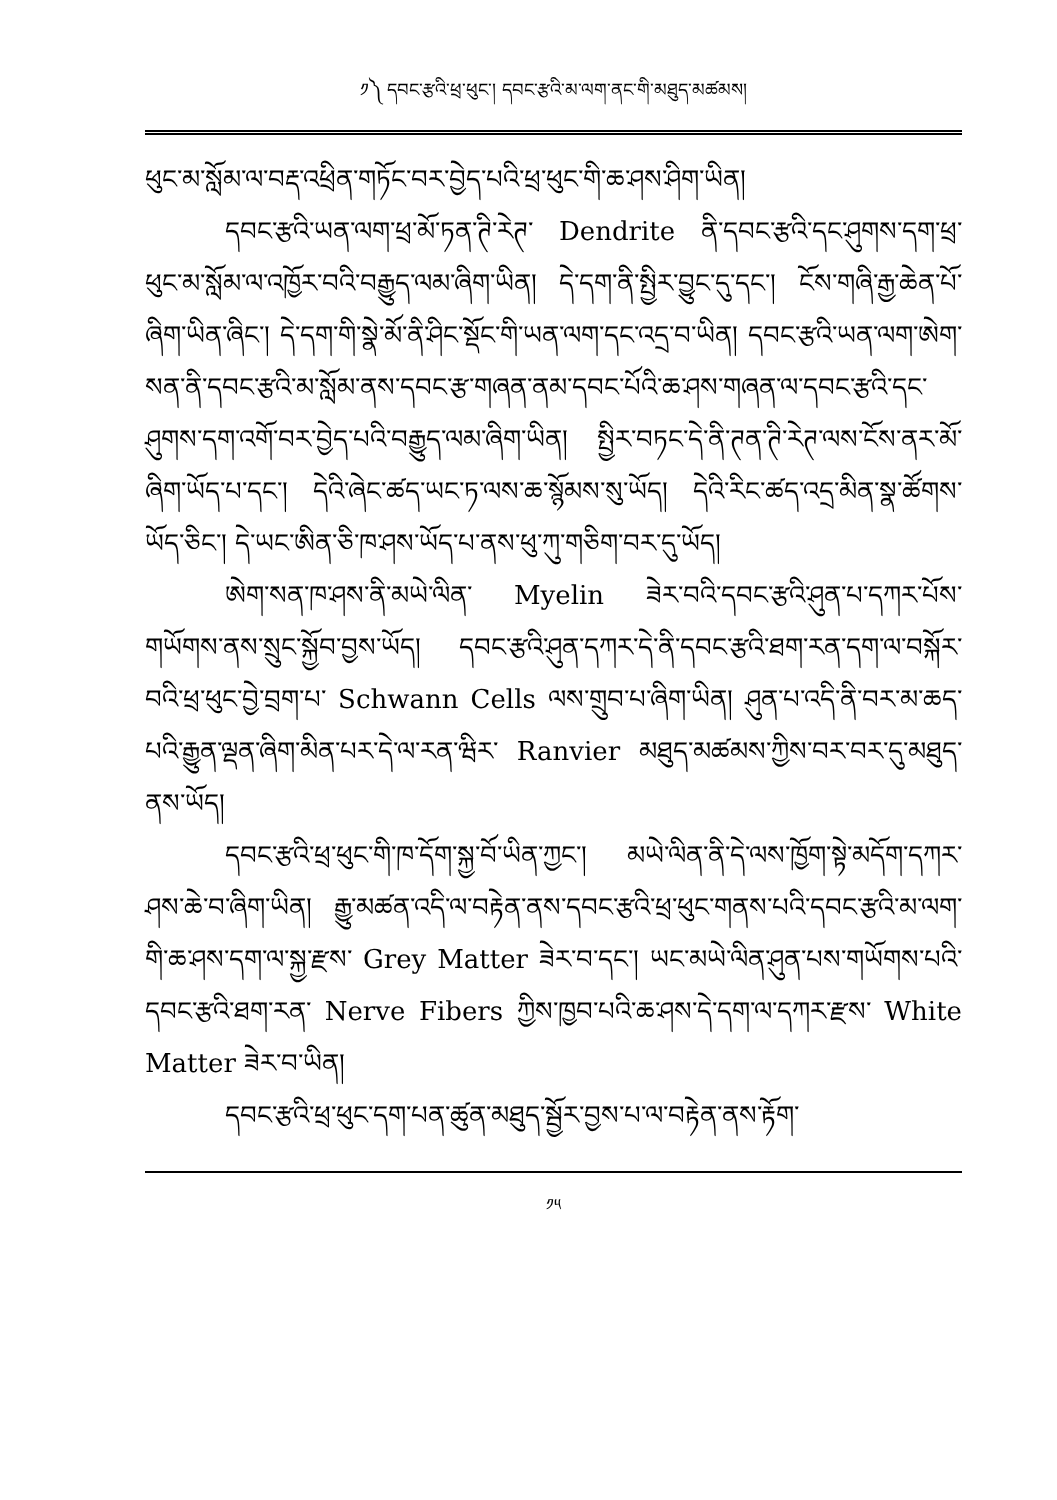༡༽ དབང་རྩའི་ཕྲ་ཕུང་། དབང་རྩའི་མ་ལག་ནང་གི་མཐུད་མཚམས།
ཕུང་མ་སློམ་ལ་བརྡ་འཕྲིན་གཏོང་བར་བྱེད་པའི་ཕྲ་ཕུང་གི་ཆ་ཤས་ཤིག་ཡིན།
དབང་རྩའི་ཡན་ལག་ཕྲ་མོ་ཏན་ཊི་རེཊ་ Dendrite ནི་དབང་རྩའི་དང་ཤུགས་དག་ཕྲ་ཕུང་མ་སློམ་ལ་འཁྱོར་བའི་བརྒྱུད་ལམ་ཞིག་ཡིན། དེ་དག་ནི་སྤྱིར་བྱུང་དུ་དང་། ངོས་གཞི་རྒྱ་ཆེན་པོ་ཞིག་ཡིན་ཞིང་། དེ་དག་གི་སྣེ་མོ་ནི་ཤིང་སྡོང་གི་ཡན་ལག་དང་འདྲ་བ་ཡིན། དབང་རྩའི་ཡན་ལག་ཨེག་སན་ནི་དབང་རྩའི་མ་སློམ་ནས་དབང་རྩ་གཞན་ནམ་དབང་པོའི་ཆ་ཤས་གཞན་ལ་དབང་རྩའི་དང་ཤུགས་དག་འགོ་བར་བྱེད་པའི་བརྒྱུད་ལམ་ཞིག་ཡིན། སྤྱིར་བཏང་དེ་ནི་ཊན་ཊི་རེཊ་ལས་ངོས་ནར་མོ་ཞིག་ཡོད་པ་དང་། དེའི་ཞེང་ཚད་ཡང་ཏ་ལས་ཆ་སྙོམས་སུ་ཡོད། དེའི་རིང་ཚད་འདྲ་མིན་སྣ་ཚོགས་ཡོད་ཅིང་། དེ་ཡང་ཨིན་ཅི་ཁ་ཤས་ཡོད་པ་ནས་ཕུ་ཀུ་གཅིག་བར་དུ་ཡོད།
ཨེག་སན་ཁ་ཤས་ནི་མཡེ་ལིན་ Myelin ཟེར་བའི་དབང་རྩའི་ཤུན་པ་དཀར་པོས་གཡོགས་ནས་སྲུང་སྐྱོབ་བྱས་ཡོད། དབང་རྩའི་ཤུན་དཀར་དེ་ནི་དབང་རྩའི་ཐག་རན་དག་ལ་བསྐོར་བའི་ཕྲ་ཕུང་བྱེ་བྲག་པ་ Schwann Cells ལས་གྲུབ་པ་ཞིག་ཡིན། ཤུན་པ་འདི་ནི་བར་མ་ཆད་པའི་རྒྱུན་ལྡན་ཞིག་མིན་པར་དེ་ལ་རན་ཝིར་ Ranvier མཐུད་མཚམས་ཀྱིས་བར་བར་དུ་མཐུད་ནས་ཡོད།
དབང་རྩའི་ཕྲ་ཕུང་གི་ཁ་དོག་སྐྱ་བོ་ཡིན་ཀྱང་། མཡེ་ལིན་ནི་དེ་ལས་ཁྱོག་སྟེ་མདོག་དཀར་ཤས་ཆེ་བ་ཞིག་ཡིན། རྒྱུ་མཚན་འདི་ལ་བརྟེན་ནས་དབང་རྩའི་ཕྲ་ཕུང་གནས་པའི་དབང་རྩའི་མ་ལག་གི་ཆ་ཤས་དག་ལ་སྐྱ་རྫས་ Grey Matter ཟེར་བ་དང་། ཡང་མཡེ་ལིན་ཤུན་པས་གཡོགས་པའི་དབང་རྩའི་ཐག་རན་ Nerve Fibers ཀྱིས་ཁྱབ་པའི་ཆ་ཤས་དེ་དག་ལ་དཀར་རྫས་ White Matter ཟེར་བ་ཡིན།
དབང་རྩའི་ཕྲ་ཕུང་དག་པན་ཚུན་མཐུད་སྦྱོར་བྱས་པ་ལ་བརྟེན་ནས་རྟོག་
༡༥